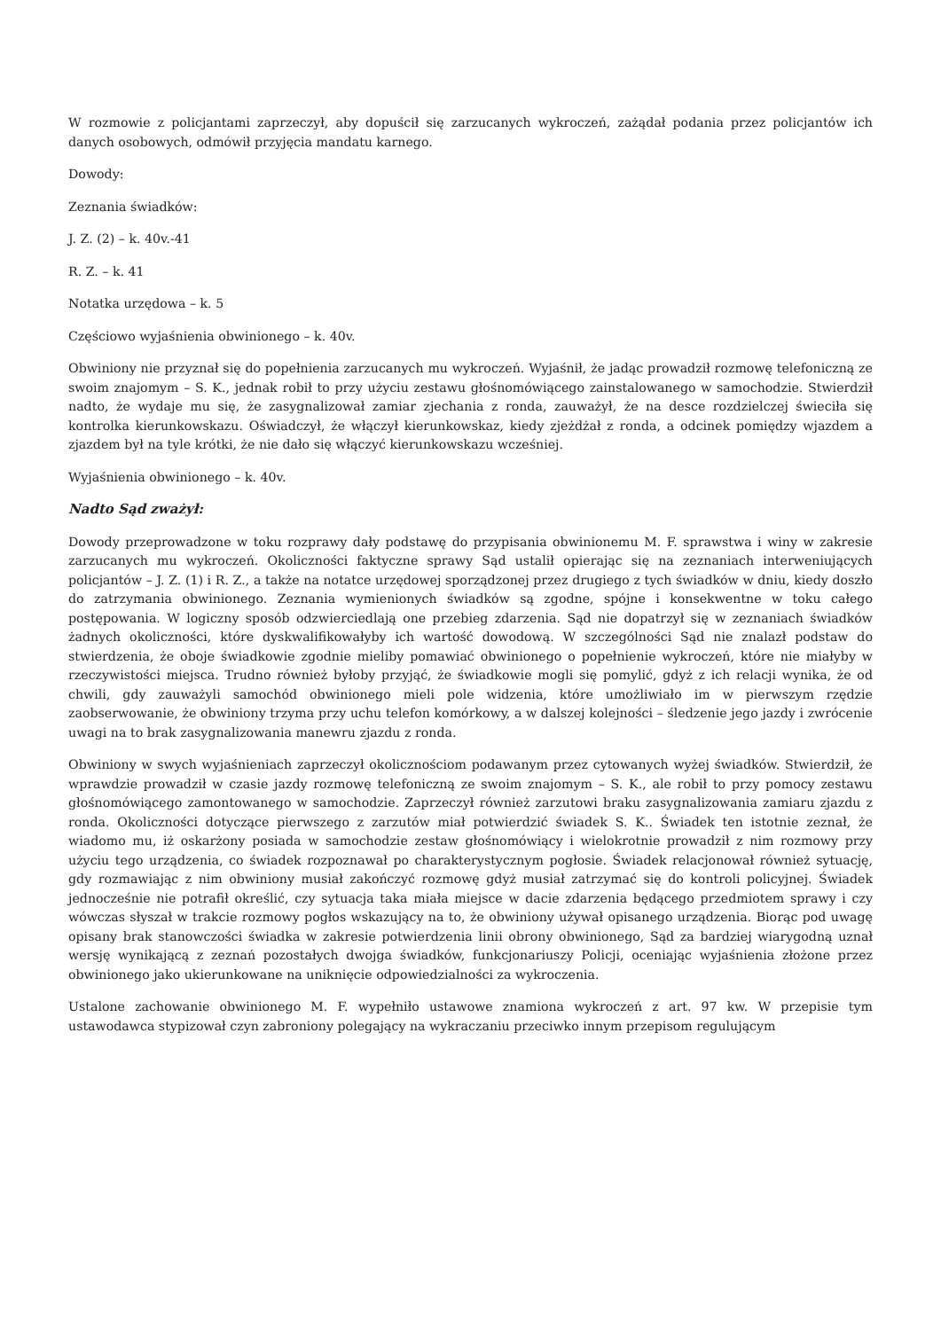W rozmowie z policjantami zaprzeczył, aby dopuścił się zarzucanych wykroczeń, zażądał podania przez policjantów ich danych osobowych, odmówił przyjęcia mandatu karnego.
Dowody:
Zeznania świadków:
J. Z. (2) – k. 40v.-41
R. Z. – k. 41
Notatka urzędowa – k. 5
Częściowo wyjaśnienia obwinionego – k. 40v.
Obwiniony nie przyznał się do popełnienia zarzucanych mu wykroczeń. Wyjaśnił, że jadąc prowadził rozmowę telefoniczną ze swoim znajomym – S. K., jednak robił to przy użyciu zestawu głośnomówiącego zainstalowanego w samochodzie. Stwierdził nadto, że wydaje mu się, że zasygnalizował zamiar zjechania z ronda, zauważył, że na desce rozdzielczej świeciła się kontrolka kierunkowskazu. Oświadczył, że włączył kierunkowskaz, kiedy zjeżdżał z ronda, a odcinek pomiędzy wjazdem a zjazdem był na tyle krótki, że nie dało się włączyć kierunkowskazu wcześniej.
Wyjaśnienia obwinionego – k. 40v.
Nadto Sąd zważył:
Dowody przeprowadzone w toku rozprawy dały podstawę do przypisania obwinionemu M. F. sprawstwa i winy w zakresie zarzucanych mu wykroczeń. Okoliczności faktyczne sprawy Sąd ustalił opierając się na zeznaniach interweniujących policjantów – J. Z. (1) i R. Z., a także na notatce urzędowej sporządzonej przez drugiego z tych świadków w dniu, kiedy doszło do zatrzymania obwinionego. Zeznania wymienionych świadków są zgodne, spójne i konsekwentne w toku całego postępowania. W logiczny sposób odzwierciedlają one przebieg zdarzenia. Sąd nie dopatrzył się w zeznaniach świadków żadnych okoliczności, które dyskwalifikowałyby ich wartość dowodową. W szczególności Sąd nie znalazł podstaw do stwierdzenia, że oboje świadkowie zgodnie mieliby pomawiać obwinionego o popełnienie wykroczeń, które nie miałyby w rzeczywistości miejsca. Trudno również byłoby przyjąć, że świadkowie mogli się pomylić, gdyż z ich relacji wynika, że od chwili, gdy zauważyli samochód obwinionego mieli pole widzenia, które umożliwiało im w pierwszym rzędzie zaobserwowanie, że obwiniony trzyma przy uchu telefon komórkowy, a w dalszej kolejności – śledzenie jego jazdy i zwrócenie uwagi na to brak zasygnalizowania manewru zjazdu z ronda.
Obwiniony w swych wyjaśnieniach zaprzeczył okolicznościom podawanym przez cytowanych wyżej świadków. Stwierdził, że wprawdzie prowadził w czasie jazdy rozmowę telefoniczną ze swoim znajomym – S. K., ale robił to przy pomocy zestawu głośnomówiącego zamontowanego w samochodzie. Zaprzeczył również zarzutowi braku zasygnalizowania zamiaru zjazdu z ronda. Okoliczności dotyczące pierwszego z zarzutów miał potwierdzić świadek S. K.. Świadek ten istotnie zeznał, że wiadomo mu, iż oskarżony posiada w samochodzie zestaw głośnomówiący i wielokrotnie prowadził z nim rozmowy przy użyciu tego urządzenia, co świadek rozpoznawał po charakterystycznym pogłosie. Świadek relacjonował również sytuację, gdy rozmawiając z nim obwiniony musiał zakończyć rozmowę gdyż musiał zatrzymać się do kontroli policyjnej. Świadek jednocześnie nie potrafił określić, czy sytuacja taka miała miejsce w dacie zdarzenia będącego przedmiotem sprawy i czy wówczas słyszał w trakcie rozmowy pogłos wskazujący na to, że obwiniony używał opisanego urządzenia. Biorąc pod uwagę opisany brak stanowczości świadka w zakresie potwierdzenia linii obrony obwinionego, Sąd za bardziej wiarygodną uznał wersję wynikającą z zeznań pozostałych dwojga świadków, funkcjonariuszy Policji, oceniając wyjaśnienia złożone przez obwinionego jako ukierunkowane na uniknięcie odpowiedzialności za wykroczenia.
Ustalone zachowanie obwinionego M. F. wypełniło ustawowe znamiona wykroczeń z art. 97 kw. W przepisie tym ustawodawca stypizował czyn zabroniony polegający na wykraczaniu przeciwko innym przepisom regulującym